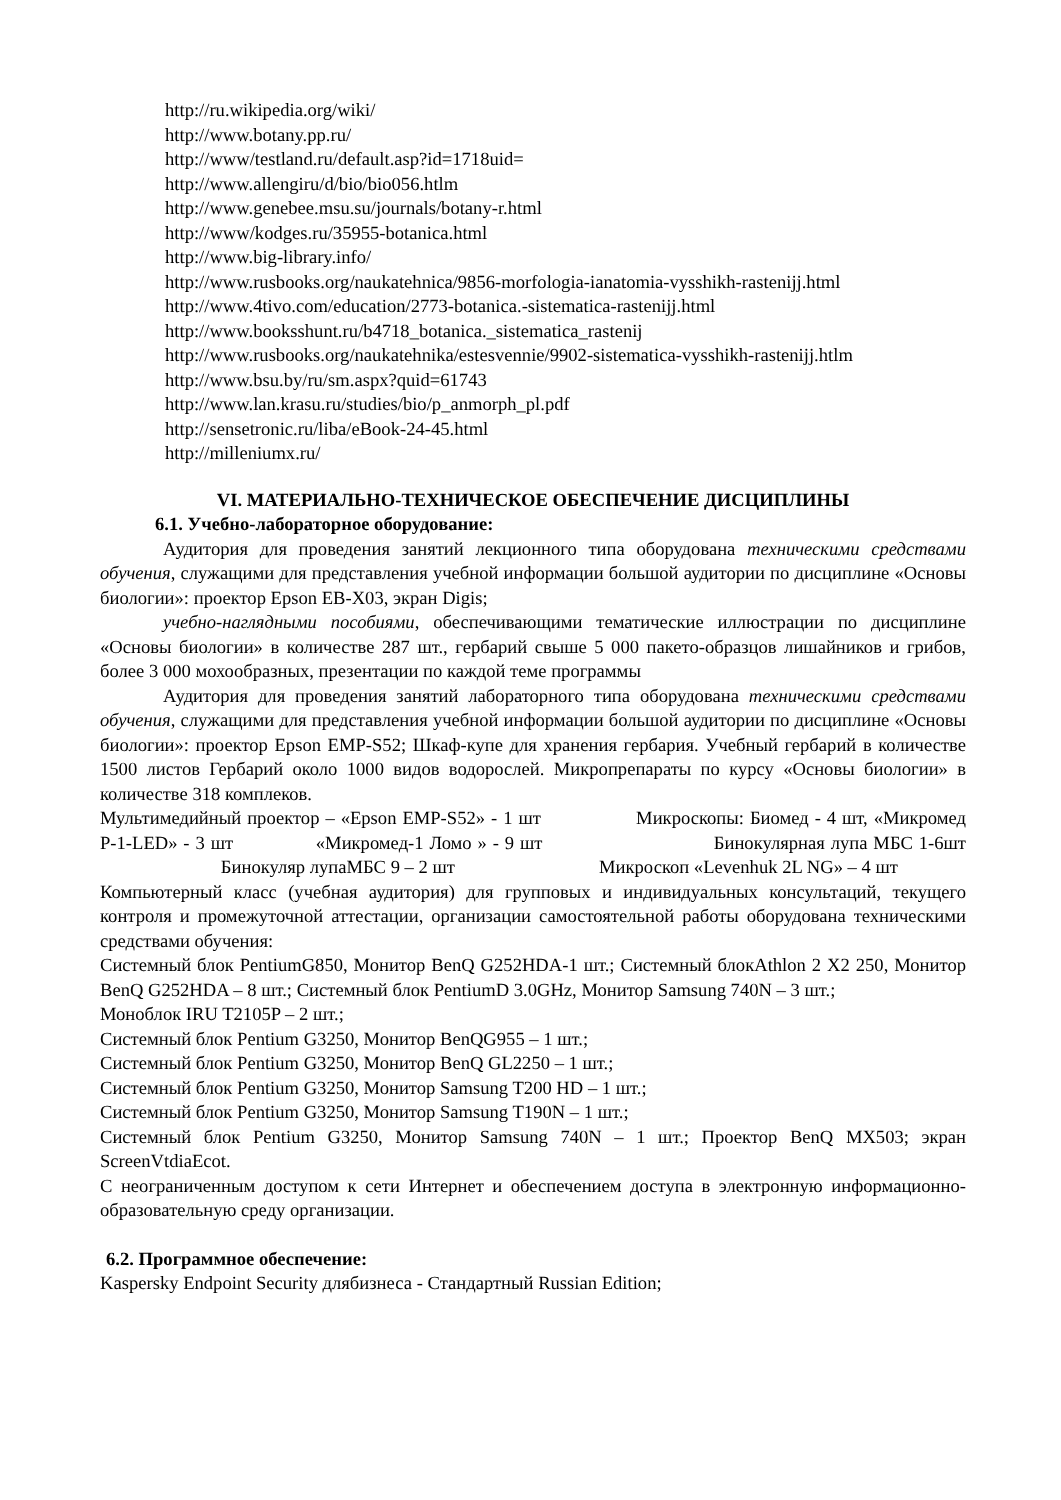http://ru.wikipedia.org/wiki/
http://www.botany.pp.ru/
http://www/testland.ru/default.asp?id=1718uid=
http://www.allengiru/d/bio/bio056.htlm
http://www.genebee.msu.su/journals/botany-r.html
http://www/kodges.ru/35955-botanica.html
http://www.big-library.info/
http://www.rusbooks.org/naukatehnica/9856-morfologia-ianatomia-vysshikh-rastenijj.html
http://www.4tivo.com/education/2773-botanica.-sistematica-rastenijj.html
http://www.booksshunt.ru/b4718_botanica._sistematica_rastenij
http://www.rusbooks.org/naukatehnika/estesvennie/9902-sistematica-vysshikh-rastenijj.htlm
http://www.bsu.by/ru/sm.aspx?quid=61743
http://www.lan.krasu.ru/studies/bio/p_anmorph_pl.pdf
http://sensetronic.ru/liba/eBook-24-45.html
http://milleniumx.ru/
VI. МАТЕРИАЛЬНО-ТЕХНИЧЕСКОЕ ОБЕСПЕЧЕНИЕ ДИСЦИПЛИНЫ
6.1. Учебно-лабораторное оборудование:
Аудитория для проведения занятий лекционного типа оборудована техническими средствами обучения, служащими для представления учебной информации большой аудитории по дисциплине «Основы биологии»: проектор Epson EB-X03, экран Digis;
учебно-наглядными пособиями, обеспечивающими тематические иллюстрации по дисциплине «Основы биологии» в количестве 287 шт., гербарий свыше 5 000 пакето-образцов лишайников и грибов, более 3 000 мохообразных, презентации по каждой теме программы
Аудитория для проведения занятий лабораторного типа оборудована техническими средствами обучения, служащими для представления учебной информации большой аудитории по дисциплине «Основы биологии»: проектор Epson EMP-S52; Шкаф-купе для хранения гербария. Учебный гербарий в количестве 1500 листов Гербарий около 1000 видов водорослей. Микропрепараты по курсу «Основы биологии» в количестве 318 комплеков.
Мультимедийный проектор – «Epson EMP-S52» - 1 шт Микроскопы: Биомед - 4 шт, «Микромед Р-1-LED» - 3 шт «Микромед-1 Ломо » - 9 шт Бинокулярная лупа МБС 1-6шт Бинокуляр лупаМБС 9 – 2 шт Микроскоп «Levenhuk 2L NG» – 4 шт
Компьютерный класс (учебная аудитория) для групповых и индивидуальных консультаций, текущего контроля и промежуточной аттестации, организации самостоятельной работы оборудована техническими средствами обучения:
Системный блок PentiumG850, Монитор BenQ G252HDA-1 шт.; Системный блокAthlon 2 X2 250, Монитор BenQ G252HDA – 8 шт.; Системный блок PentiumD 3.0GHz, Монитор Samsung 740N – 3 шт.;
Моноблок IRU T2105P – 2 шт.;
Системный блок Pentium G3250, Монитор BenQG955 – 1 шт.;
Системный блок Pentium G3250, Монитор BenQ GL2250 – 1 шт.;
Системный блок Pentium G3250, Монитор Samsung T200 HD – 1 шт.;
Системный блок Pentium G3250, Монитор Samsung T190N – 1 шт.;
Системный блок Pentium G3250, Монитор Samsung 740N – 1 шт.; Проектор BenQ MX503; экран ScreenVtdiaEcot.
С неограниченным доступом к сети Интернет и обеспечением доступа в электронную информационно-образовательную среду организации.
6.2. Программное обеспечение:
Kaspersky Endpoint Security длябизнеса - Стандартный Russian Edition;